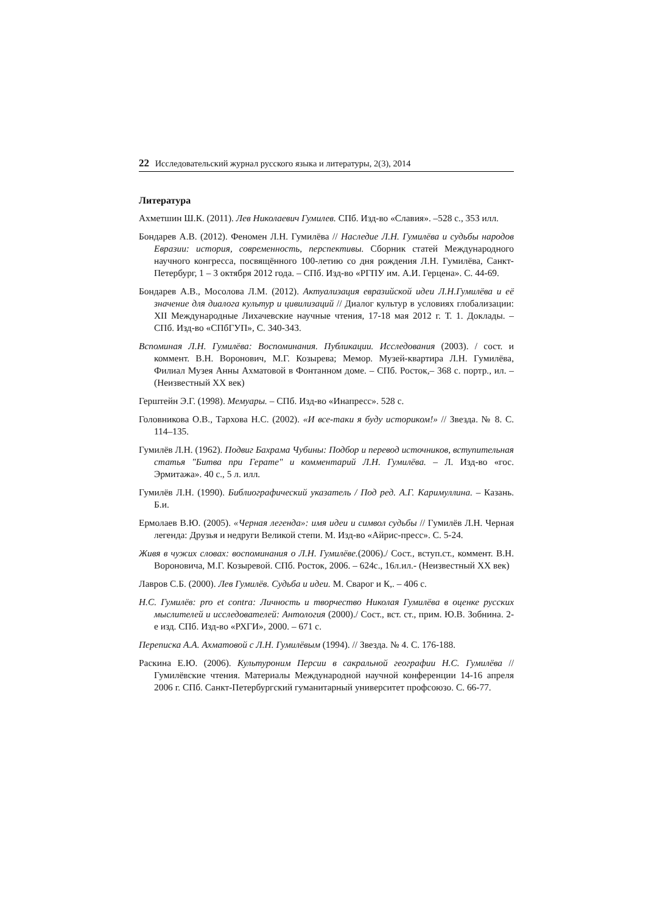22 Исследовательский журнал русского языка и литературы, 2(3), 2014
Литература
Ахметшин Ш.К. (2011). Лев Николаевич Гумилев. СПб. Изд-во «Славия». –528 с., 353 илл.
Бондарев А.В. (2012). Феномен Л.Н. Гумилёва // Наследие Л.Н. Гумилёва и судьбы народов Евразии: история, современность, перспективы. Сборник статей Международного научного конгресса, посвящённого 100-летию со дня рождения Л.Н. Гумилёва, Санкт-Петербург, 1 – 3 октября 2012 года. – СПб. Изд-во «РГПУ им. А.И. Герцена». С. 44-69.
Бондарев А.В., Мосолова Л.М. (2012). Актуализация евразийской идеи Л.Н.Гумилёва и её значение для диалога культур и цивилизаций // Диалог культур в условиях глобализации: XII Международные Лихачевские научные чтения, 17-18 мая 2012 г. Т. 1. Доклады. – СПб. Изд-во «СПбГУП», С. 340-343.
Вспоминая Л.Н. Гумилёва: Воспоминания. Публикации. Исследования (2003). / сост. и коммент. В.Н. Воронович, М.Г. Козырева; Мемор. Музей-квартира Л.Н. Гумилёва, Филиал Музея Анны Ахматовой в Фонтанном доме. – СПб. Росток,– 368 с. портр., ил. – (Неизвестный XX век)
Герштейн Э.Г. (1998). Мемуары. – СПб. Изд-во «Инапресс». 528 с.
Головникова О.В., Тархова Н.С. (2002). «И все-таки я буду историком!» // Звезда. № 8. С. 114–135.
Гумилёв Л.Н. (1962). Подвиг Бахрама Чубины: Подбор и перевод источников, вступительная статья "Битва при Герате" и комментарий Л.Н. Гумилёва. – Л. Изд-во «гос. Эрмитажа». 40 с., 5 л. илл.
Гумилёв Л.Н. (1990). Библиографический указатель / Под ред. А.Г. Каримуллина. – Казань. Б.и.
Ермолаев В.Ю. (2005). «Черная легенда»: имя идеи и символ судьбы // Гумилёв Л.Н. Черная легенда: Друзья и недруги Великой степи. М. Изд-во «Айрис-пресс». С. 5-24.
Живя в чужих словах: воспоминания о Л.Н. Гумилёве.(2006)./ Сост., вступ.ст., коммент. В.Н. Вороновича, М.Г. Козыревой. СПб. Росток, 2006. – 624с., 16л.ил.- (Неизвестный XX век)
Лавров С.Б. (2000). Лев Гумилёв. Судьба и идеи. М. Сварог и К,. – 406 с.
Н.С. Гумилёв: pro et contra: Личность и творчество Николая Гумилёва в оценке русских мыслителей и исследователей: Антология (2000)./ Сост., вст. ст., прим. Ю.В. Зобнина. 2-е изд. СПб. Изд-во «РХГИ», 2000. – 671 с.
Переписка А.А. Ахматовой с Л.Н. Гумилёвым (1994). // Звезда. № 4. С. 176-188.
Раскина Е.Ю. (2006). Культуроним Персии в сакральной географии Н.С. Гумилёва // Гумилёвские чтения. Материалы Международной научной конференции 14-16 апреля 2006 г. СПб. Санкт-Петербургский гуманитарный университет профсоюзо. С. 66-77.